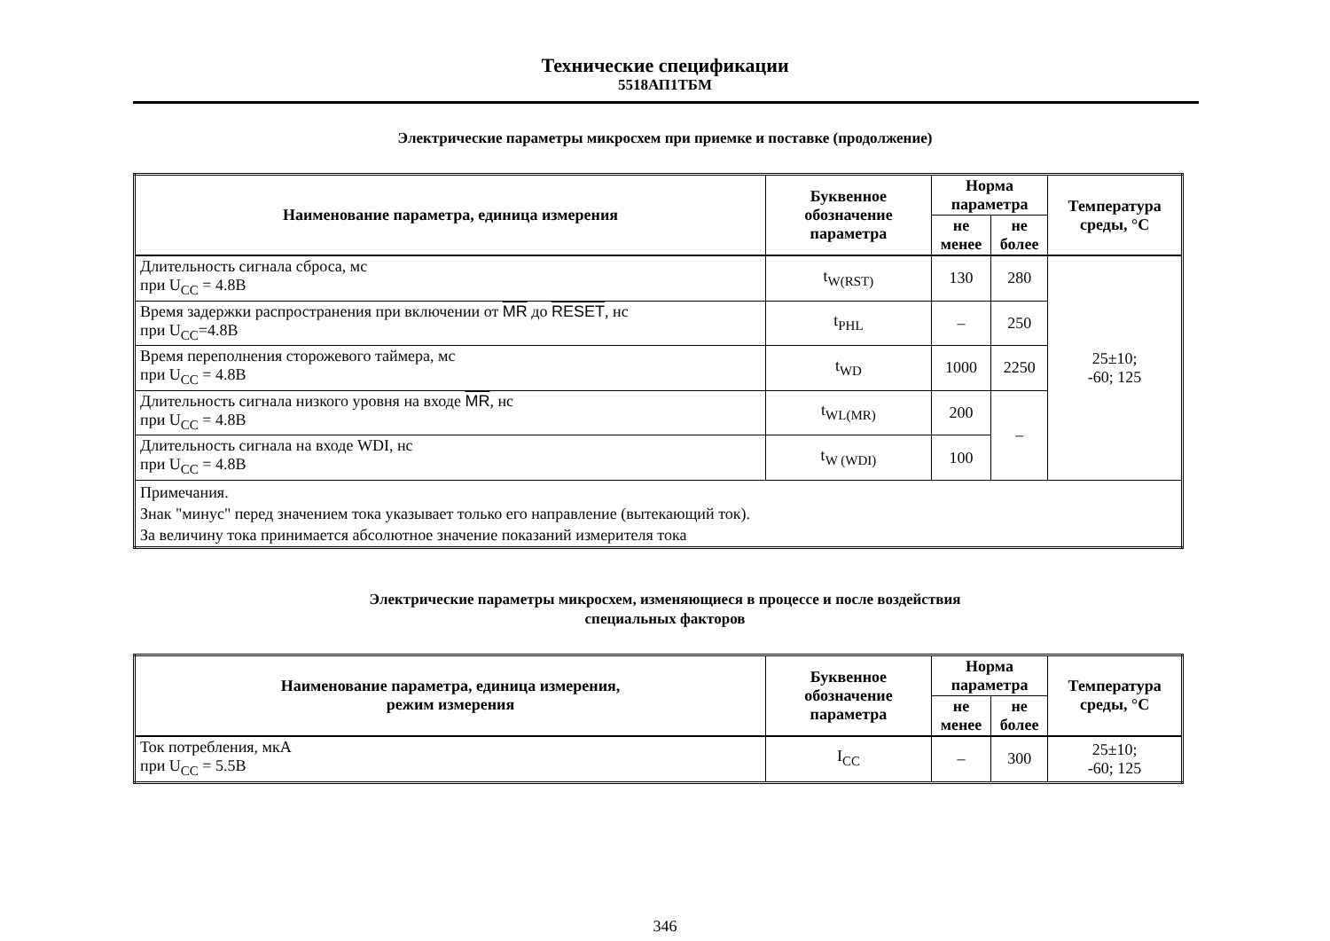Технические спецификации
5518АП1ТБМ
Электрические параметры микросхем при приемке и поставке (продолжение)
| Наименование параметра, единица измерения | Буквенное обозначение параметра | Норма параметра | | Температура среды, °С |
| --- | --- | --- | --- | --- |
| | | не менее | не более | |
| Длительность сигнала сброса, мс при U<sub>CC</sub> = 4.8В | t<sub>W(RST)</sub> | 130 | 280 | 25±10; -60; 125 |
| Время задержки распространения при включении от MR до RESET , нс при U<sub>CC</sub>=4.8В | t<sub>PHL</sub> | – | 250 | |
| Время переполнения сторожевого таймера, мс при U<sub>CC</sub> = 4.8В | t<sub>WD</sub> | 1000 | 2250 | |
| Длительность сигнала низкого уровня на входе MR , нс при U<sub>CC</sub> = 4.8В | t<sub>WL(MR)</sub> | 200 | – | |
| Длительность сигнала на входе WDI, нс при U<sub>CC</sub> = 4.8В | t<sub>W (WDI)</sub> | 100 | | |
| Примечания. Знак "минус" перед значением тока указывает только его направление (вытекающий ток). За величину тока принимается абсолютное значение показаний измерителя тока | | | | |
Электрические параметры микросхем, изменяющиеся в процессе и после воздействия
специальных факторов
| Наименование параметра, единица измерения, режим измерения | Буквенное обозначение параметра | Норма параметра | | Температура среды, °С |
| --- | --- | --- | --- | --- |
| | | не менее | не более | |
| Ток потребления, мкА при U<sub>CC</sub> = 5.5В | I<sub>CC</sub> | – | 300 | 25±10; -60; 125 |
346